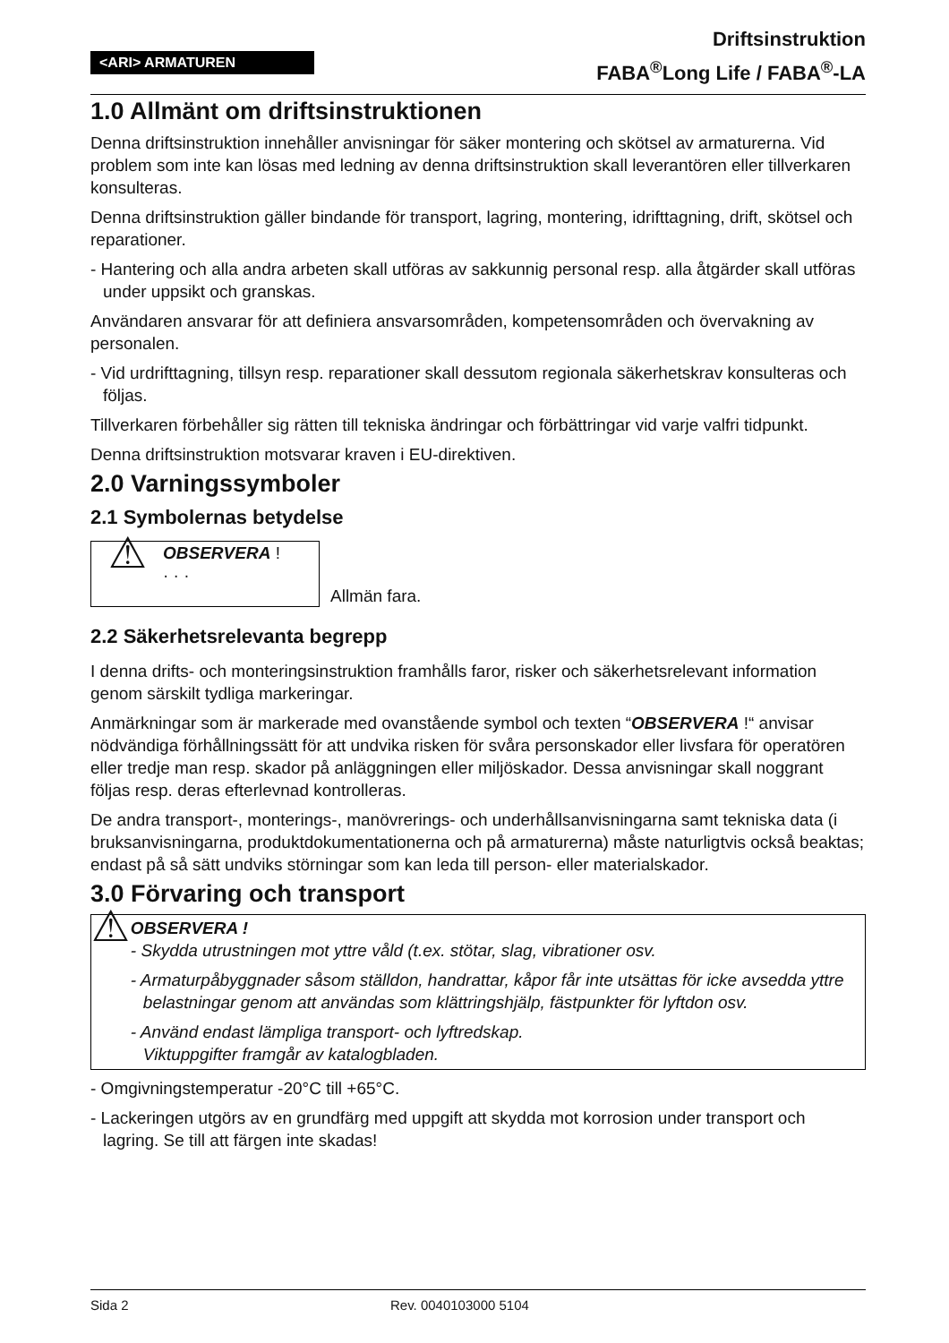<ARI> ARMATUREN
Driftsinstruktion
FABA<sup>®</sup>Long Life / FABA<sup>®</sup>-LA
1.0 Allmänt om driftsinstruktionen
Denna driftsinstruktion innehåller anvisningar för säker montering och skötsel av armaturerna. Vid problem som inte kan lösas med ledning av denna driftsinstruktion skall leverantören eller tillverkaren konsulteras.
Denna driftsinstruktion gäller bindande för transport, lagring, montering, idrifttagning, drift, skötsel och reparationer.
- Hantering och alla andra arbeten skall utföras av sakkunnig personal resp. alla åtgärder skall utföras under uppsikt och granskas.
Användaren ansvarar för att definiera ansvarsområden, kompetensområden och övervakning av personalen.
- Vid urdrifttagning, tillsyn resp. reparationer skall dessutom regionala säkerhetskrav konsulteras och följas.
Tillverkaren förbehåller sig rätten till tekniska ändringar och förbättringar vid varje valfri tidpunkt.
Denna driftsinstruktion motsvarar kraven i EU-direktiven.
2.0 Varningssymboler
2.1 Symbolernas betydelse
⚠
OBSERVERA !
· · ·
Allmän fara.
2.2 Säkerhetsrelevanta begrepp
I denna drifts- och monteringsinstruktion framhålls faror, risker och säkerhetsrelevant information genom särskilt tydliga markeringar.
Anmärkningar som är markerade med ovanstående symbol och texten “OBSERVERA !“ anvisar nödvändiga förhållningssätt för att undvika risken för svåra personskador eller livsfara för operatören eller tredje man resp. skador på anläggningen eller miljöskador. Dessa anvisningar skall noggrant följas resp. deras efterlevnad kontrolleras.
De andra transport-, monterings-, manövrerings- och underhållsanvisningarna samt tekniska data (i bruksanvisningarna, produktdokumentationerna och på armaturerna) måste naturligtvis också beaktas; endast på så sätt undviks störningar som kan leda till person- eller materialskador.
3.0 Förvaring och transport
⚠
OBSERVERA !
- Skydda utrustningen mot yttre våld (t.ex. stötar, slag, vibrationer osv.
- Armaturpåbyggnader såsom ställdon, handrattar, kåpor får inte utsättas för icke avsedda yttre belastningar genom att användas som klättringshjälp, fästpunkter för lyftdon osv.
- Använd endast lämpliga transport- och lyftredskap.
Viktuppgifter framgår av katalogbladen.
- Omgivningstemperatur -20°C till +65°C.
- Lackeringen utgörs av en grundfärg med uppgift att skydda mot korrosion under transport och lagring. Se till att färgen inte skadas!
Sida 2 Rev. 0040103000 5104